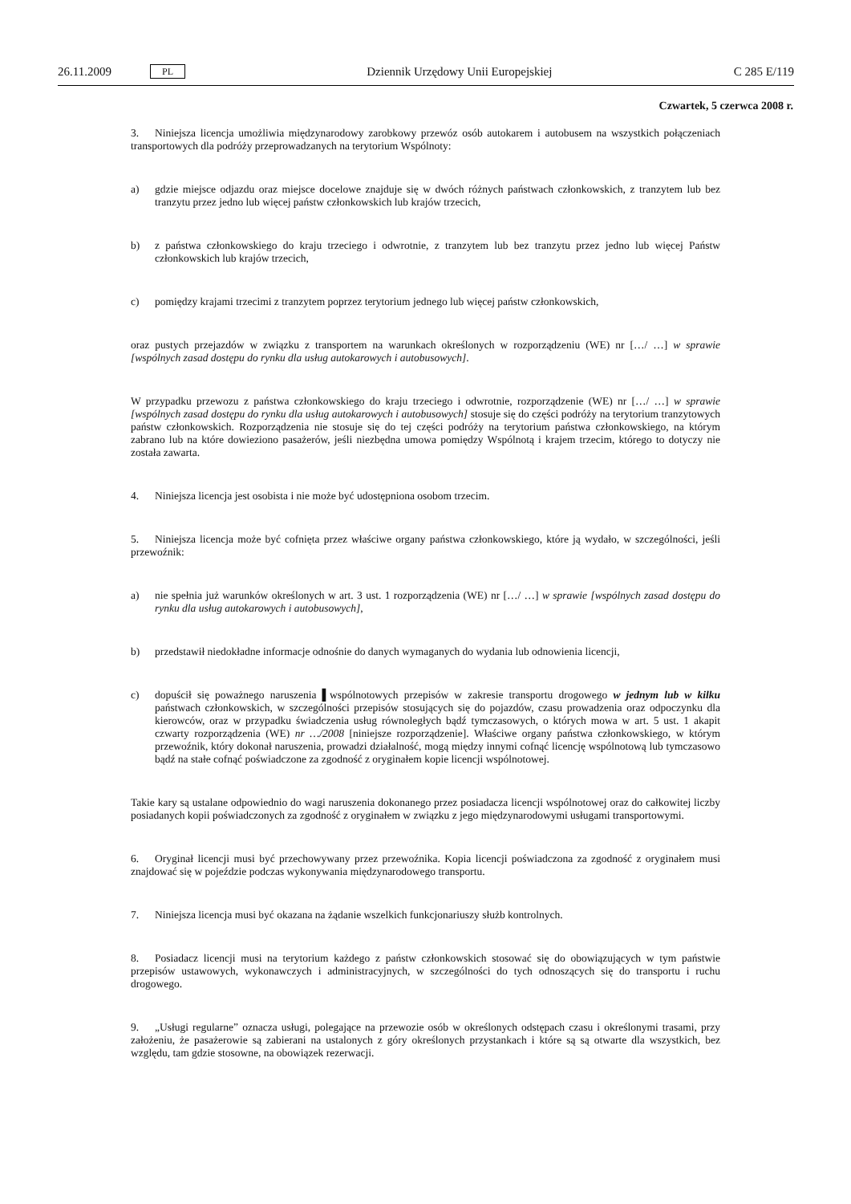26.11.2009 PL
Dziennik Urzędowy Unii Europejskiej C 285 E/119
Czwartek, 5 czerwca 2008 r.
3. Niniejsza licencja umożliwia międzynarodowy zarobkowy przewóz osób autokarem i autobusem na wszystkich połączeniach transportowych dla podróży przeprowadzanych na terytorium Wspólnoty:
a) gdzie miejsce odjazdu oraz miejsce docelowe znajduje się w dwóch różnych państwach członkowskich, z tranzytem lub bez tranzytu przez jedno lub więcej państw członkowskich lub krajów trzecich,
b) z państwa członkowskiego do kraju trzeciego i odwrotnie, z tranzytem lub bez tranzytu przez jedno lub więcej Państw członkowskich lub krajów trzecich,
c) pomiędzy krajami trzecimi z tranzytem poprzez terytorium jednego lub więcej państw członkowskich,
oraz pustych przejazdów w związku z transportem na warunkach określonych w rozporządzeniu (WE) nr […/ …] w sprawie [wspólnych zasad dostępu do rynku dla usług autokarowych i autobusowych].
W przypadku przewozu z państwa członkowskiego do kraju trzeciego i odwrotnie, rozporządzenie (WE) nr […/ …] w sprawie [wspólnych zasad dostępu do rynku dla usług autokarowych i autobusowych] stosuje się do części podróży na terytorium tranzytowych państw członkowskich. Rozporządzenia nie stosuje się do tej części podróży na terytorium państwa członkowskiego, na którym zabrano lub na które dowieziono pasażerów, jeśli niezbędna umowa pomiędzy Wspólnotą i krajem trzecim, którego to dotyczy nie została zawarta.
4. Niniejsza licencja jest osobista i nie może być udostępniona osobom trzecim.
5. Niniejsza licencja może być cofnięta przez właściwe organy państwa członkowskiego, które ją wydało, w szczególności, jeśli przewoźnik:
a) nie spełnia już warunków określonych w art. 3 ust. 1 rozporządzenia (WE) nr […/ …] w sprawie [wspólnych zasad dostępu do rynku dla usług autokarowych i autobusowych],
b) przedstawił niedokładne informacje odnośnie do danych wymaganych do wydania lub odnowienia licencji,
c) dopuścił się poważnego naruszenia ▌wspólnotowych przepisów w zakresie transportu drogowego w jednym lub w kilku państwach członkowskich, w szczególności przepisów stosujących się do pojazdów, czasu prowadzenia oraz odpoczynku dla kierowców, oraz w przypadku świadczenia usług równoległych bądź tymczasowych, o których mowa w art. 5 ust. 1 akapit czwarty rozporządzenia (WE) nr …/2008 [niniejsze rozporządzenie]. Właściwe organy państwa członkowskiego, w którym przewoźnik, który dokonał naruszenia, prowadzi działalność, mogą między innymi cofnąć licencję wspólnotową lub tymczasowo bądź na stałe cofnąć poświadczone za zgodność z oryginałem kopie licencji wspólnotowej.
Takie kary są ustalane odpowiednio do wagi naruszenia dokonanego przez posiadacza licencji wspólnotowej oraz do całkowitej liczby posiadanych kopii poświadczonych za zgodność z oryginałem w związku z jego międzynarodowymi usługami transportowymi.
6. Oryginał licencji musi być przechowywany przez przewoźnika. Kopia licencji poświadczona za zgodność z oryginałem musi znajdować się w pojeździe podczas wykonywania międzynarodowego transportu.
7. Niniejsza licencja musi być okazana na żądanie wszelkich funkcjonariuszy służb kontrolnych.
8. Posiadacz licencji musi na terytorium każdego z państw członkowskich stosować się do obowiązujących w tym państwie przepisów ustawowych, wykonawczych i administracyjnych, w szczególności do tych odnoszących się do transportu i ruchu drogowego.
9. „Usługi regularne” oznacza usługi, polegające na przewozie osób w określonych odstępach czasu i określonymi trasami, przy założeniu, że pasażerowie są zabierani na ustalonych z góry określonych przystankach i które są są otwarte dla wszystkich, bez względu, tam gdzie stosowne, na obowiązek rezerwacji.